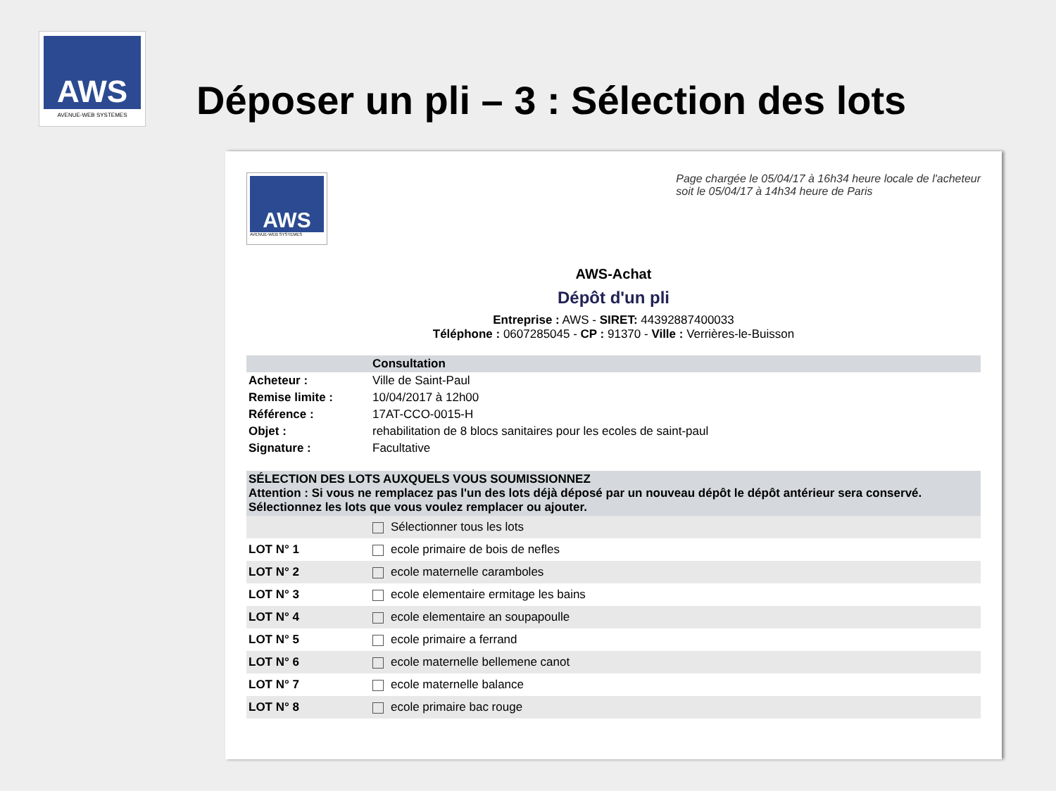AWS
AVENUE-WEB SYSTEMES
Déposer un pli – 3 : Sélection des lots
AWS
AVENUE-WEB SYSTEMES
Page chargée le 05/04/17 à 16h34 heure locale de l'acheteur
soit le 05/04/17 à 14h34 heure de Paris
AWS-Achat
Dépôt d'un pli
Entreprise : AWS - SIRET: 44392887400033
Téléphone : 0607285045 - CP : 91370 - Ville : Verrières-le-Buisson
| | Consultation |
| --- | --- |
| Acheteur : | Ville de Saint-Paul |
| Remise limite : | 10/04/2017 à 12h00 |
| Référence : | 17AT-CCO-0015-H |
| Objet : | rehabilitation de 8 blocs sanitaires pour les ecoles de saint-paul |
| Signature : | Facultative |
| SÉLECTION DES LOTS AUXQUELS VOUS SOUMISSIONNEZ Attention : Si vous ne remplacez pas l'un des lots déjà déposé par un nouveau dépôt le dépôt antérieur sera conservé. Sélectionnez les lots que vous voulez remplacer ou ajouter. | |
| --- | --- |
| | Sélectionner tous les lots |
| LOT N° 1 | ecole primaire de bois de nefles |
| LOT N° 2 | ecole maternelle caramboles |
| LOT N° 3 | ecole elementaire ermitage les bains |
| LOT N° 4 | ecole elementaire an soupapoulle |
| LOT N° 5 | ecole primaire a ferrand |
| LOT N° 6 | ecole maternelle bellemene canot |
| LOT N° 7 | ecole maternelle balance |
| LOT N° 8 | ecole primaire bac rouge |